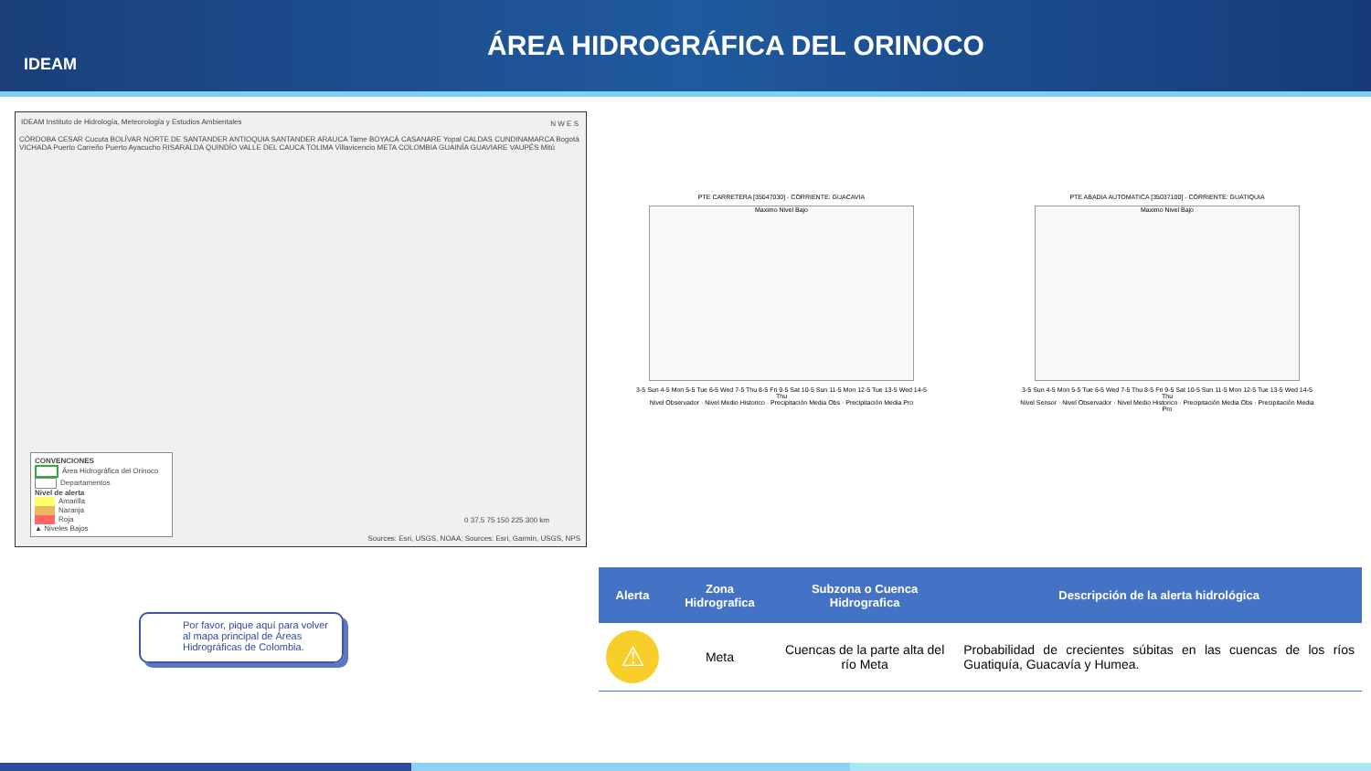IDEAM
ÁREA HIDROGRÁFICA DEL ORINOCO
IDEAM Instituto de Hidrología, Meteorología y Estudios Ambientales
CÓRDOBA CESAR Cucuta BOLÍVAR NORTE DE SANTANDER ANTIOQUIA SANTANDER ARAUCA Tame BOYACÁ CASANARE Yopal CALDAS CUNDINAMARCA Bogotá VICHADA Puerto Carreño Puerto Ayacucho RISARALDA QUINDÍO VALLE DEL CAUCA TOLIMA Villavicencio META COLOMBIA GUAINÍA GUAVIARE VAUPÉS Mitú
N W E S
0 37.5 75 150 225 300 km
Sources: Esri, USGS, NOAA; Sources: Esri, Garmin, USGS, NPS
CONVENCIONES
Área Hidrográfica del Orinoco
Departamentos
Nivel de alerta
Amarilla
Naranja
Roja
▲ Niveles Bajos
PTE CARRETERA [35047030] - CORRIENTE: GUACAVIA
Maximo Nivel Bajo
3-5 Sun 4-5 Mon 5-5 Tue 6-5 Wed 7-5 Thu 8-5 Fri 9-5 Sat 10-5 Sun 11-5 Mon 12-5 Tue 13-5 Wed 14-5 Thu
Nivel Observador · Nivel Medio Historico · Precipitación Media Obs · Precipitación Media Pro
PTE ABADIA AUTOMATICA [35037100] - CORRIENTE: GUATIQUIA
Maximo Nivel Bajo
3-5 Sun 4-5 Mon 5-5 Tue 6-5 Wed 7-5 Thu 8-5 Fri 9-5 Sat 10-5 Sun 11-5 Mon 12-5 Tue 13-5 Wed 14-5 Thu
Nivel Sensor · Nivel Observador · Nivel Medio Historico · Precipitación Media Obs · Precipitación Media Pro
Por favor, pique aquí para volver al mapa principal de Áreas Hidrográficas de Colombia.
| Alerta | Zona Hidrografica | Subzona o Cuenca Hidrografica | Descripción de la alerta hidrológica |
| --- | --- | --- | --- |
| ⚠ | Meta | Cuencas de la parte alta del río Meta | Probabilidad de crecientes súbitas en las cuencas de los ríos Guatiquía, Guacavía y Humea. |